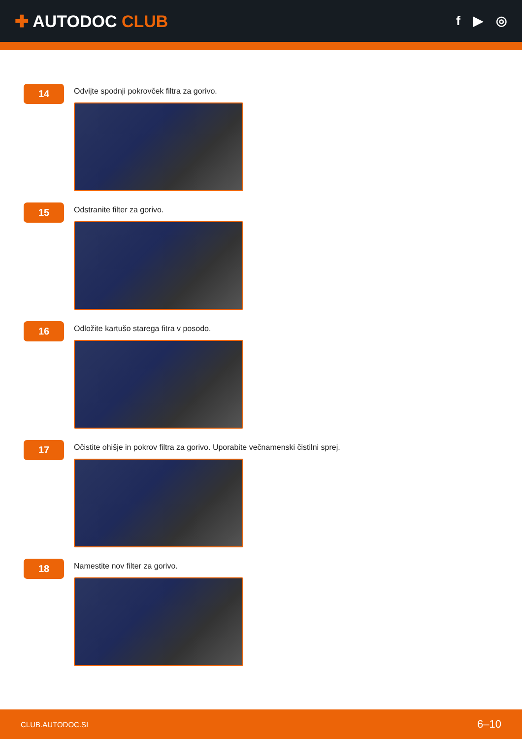✚ AUTODOC CLUB
f ▶ ◎
14
Odvijte spodnji pokrovček filtra za gorivo.
15
Odstranite filter za gorivo.
16
Odložite kartušo starega fitra v posodo.
17
Očistite ohišje in pokrov filtra za gorivo. Uporabite večnamenski čistilni sprej.
18
Namestite nov filter za gorivo.
CLUB.AUTODOC.SI 6–10